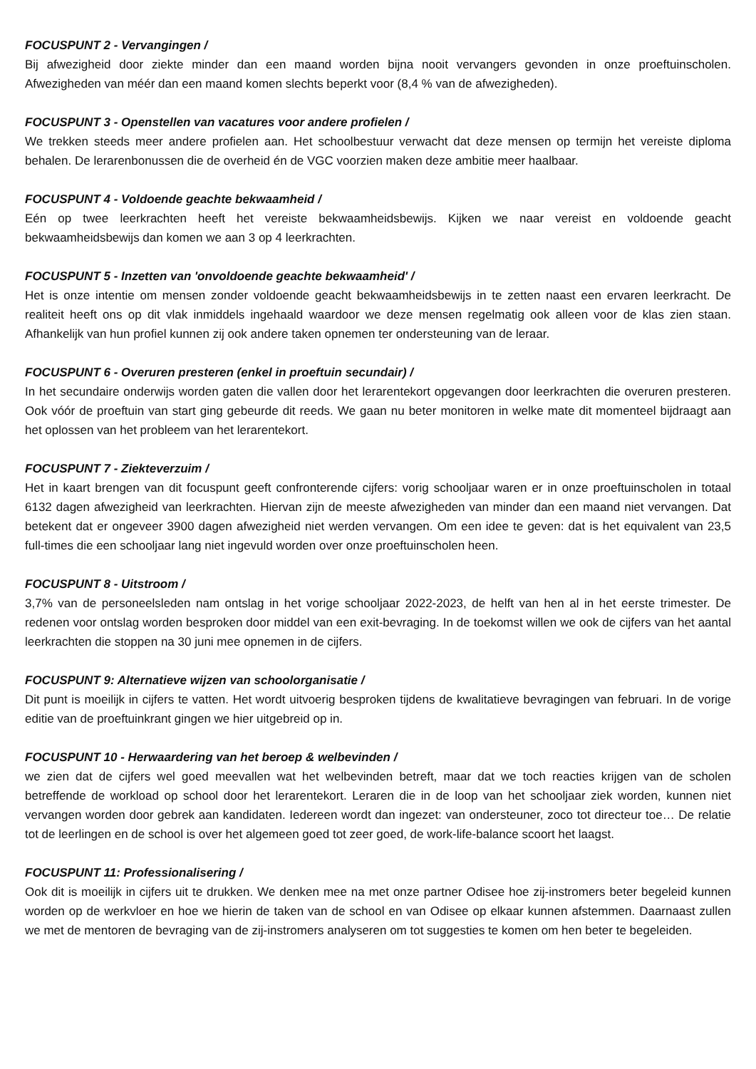FOCUSPUNT 2 - Vervangingen /
Bij afwezigheid door ziekte minder dan een maand worden bijna nooit vervangers gevonden in onze proeftuinscholen. Afwezigheden van méér dan een maand komen slechts beperkt voor (8,4 % van de afwezigheden).
FOCUSPUNT 3 - Openstellen van vacatures voor andere profielen /
We trekken steeds meer andere profielen aan. Het schoolbestuur verwacht dat deze mensen op termijn het vereiste diploma behalen. De lerarenbonussen die de overheid én de VGC voorzien maken deze ambitie meer haalbaar.
FOCUSPUNT 4 - Voldoende geachte bekwaamheid /
Eén op twee leerkrachten heeft het vereiste bekwaamheidsbewijs. Kijken we naar vereist en voldoende geacht bekwaamheidsbewijs dan komen we aan 3 op 4 leerkrachten.
FOCUSPUNT 5 - Inzetten van 'onvoldoende geachte bekwaamheid' /
Het is onze intentie om mensen zonder voldoende geacht bekwaamheidsbewijs in te zetten naast een ervaren leerkracht. De realiteit heeft ons op dit vlak inmiddels ingehaald waardoor we deze mensen regelmatig ook alleen voor de klas zien staan. Afhankelijk van hun profiel kunnen zij ook andere taken opnemen ter ondersteuning van de leraar.
FOCUSPUNT 6 - Overuren presteren (enkel in proeftuin secundair) /
In het secundaire onderwijs worden gaten die vallen door het lerarentekort opgevangen door leerkrachten die overuren presteren. Ook vóór de proeftuin van start ging gebeurde dit reeds. We gaan nu beter monitoren in welke mate dit momenteel bijdraagt aan het oplossen van het probleem van het lerarentekort.
FOCUSPUNT 7 - Ziekteverzuim /
Het in kaart brengen van dit focuspunt geeft confronterende cijfers: vorig schooljaar waren er in onze proeftuinscholen in totaal 6132 dagen afwezigheid van leerkrachten. Hiervan zijn de meeste afwezigheden van minder dan een maand niet vervangen. Dat betekent dat er ongeveer 3900 dagen afwezigheid niet werden vervangen. Om een idee te geven: dat is het equivalent van 23,5 full-times die een schooljaar lang niet ingevuld worden over onze proeftuinscholen heen.
FOCUSPUNT 8 - Uitstroom /
3,7% van de personeelsleden nam ontslag in het vorige schooljaar 2022-2023, de helft van hen al in het eerste trimester. De redenen voor ontslag worden besproken door middel van een exit-bevraging. In de toekomst willen we ook de cijfers van het aantal leerkrachten die stoppen na 30 juni mee opnemen in de cijfers.
FOCUSPUNT 9: Alternatieve wijzen van schoolorganisatie /
Dit punt is moeilijk in cijfers te vatten. Het wordt uitvoerig besproken tijdens de kwalitatieve bevragingen van februari. In de vorige editie van de proeftuinkrant gingen we hier uitgebreid op in.
FOCUSPUNT 10 - Herwaardering van het beroep & welbevinden /
we zien dat de cijfers wel goed meevallen wat het welbevinden betreft, maar dat we toch reacties krijgen van de scholen betreffende de workload op school door het lerarentekort. Leraren die in de loop van het schooljaar ziek worden, kunnen niet vervangen worden door gebrek aan kandidaten. Iedereen wordt dan ingezet: van ondersteuner, zoco tot directeur toe… De relatie tot de leerlingen en de school is over het algemeen goed tot zeer goed, de work-life-balance scoort het laagst.
FOCUSPUNT 11: Professionalisering /
Ook dit is moeilijk in cijfers uit te drukken. We denken mee na met onze partner Odisee hoe zij-instromers beter begeleid kunnen worden op de werkvloer en hoe we hierin de taken van de school en van Odisee op elkaar kunnen afstemmen. Daarnaast zullen we met de mentoren de bevraging van de zij-instromers analyseren om tot suggesties te komen om hen beter te begeleiden.